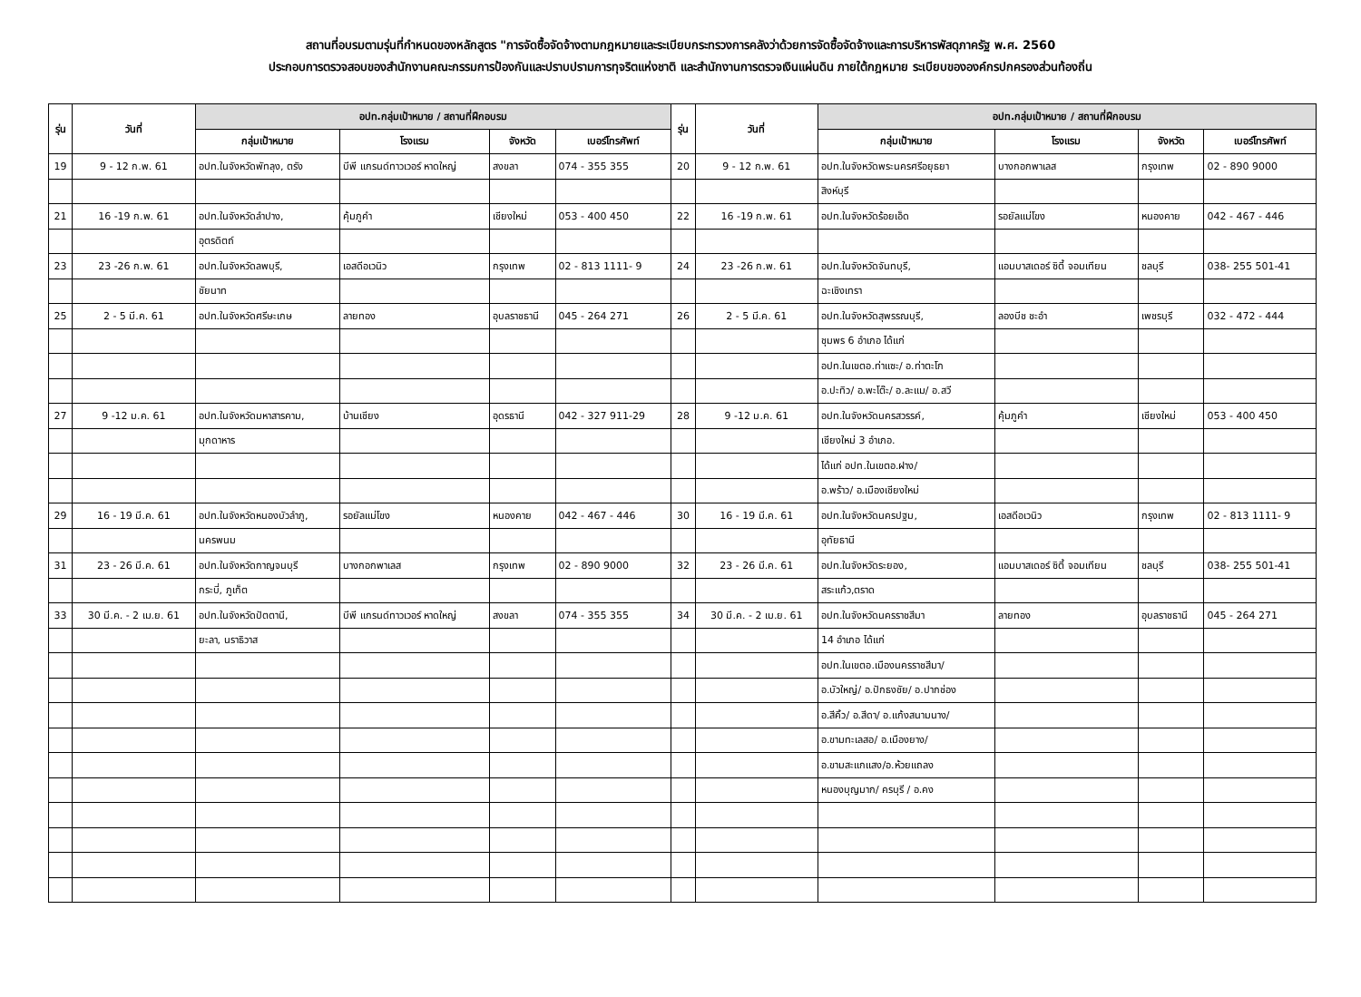สถานที่อบรมตามรุ่นที่กำหนดของหลักสูตร "การจัดซื้อจัดจ้างตามกฎหมายและระเบียบกระทรวงการคลังว่าด้วยการจัดซื้อจัดจ้างและการบริหารพัสดุภาครัฐ พ.ศ. 2560
ประกอบการตรวจสอบของสำนักงานคณะกรรมการป้องกันและปราบปรามการทุจริตแห่งชาติ และสำนักงานการตรวจเงินแผ่นดิน ภายใต้กฎหมาย ระเบียบขององค์กรปกครองส่วนท้องถิ่น
| รุ่น | วันที่ | อปท.กลุ่มเป้าหมาย / สถานที่ฝึกอบรม | | | | รุ่น | วันที่ | อปท.กลุ่มเป้าหมาย / สถานที่ฝึกอบรม | | | |
| --- | --- | --- | --- | --- | --- | --- | --- | --- | --- | --- | --- |
| | | กลุ่มเป้าหมาย | โรงแรม | จังหวัด | เบอร์โทรศัพท์ | | | กลุ่มเป้าหมาย | โรงแรม | จังหวัด | เบอร์โทรศัพท์ |
| 19 | 9 - 12 ก.พ. 61 | อปท.ในจังหวัดพัทลุง, ตรัง | บีพี แกรนด์ทาวเวอร์ หาดใหญ่ | สงขลา | 074 - 355 355 | 20 | 9 - 12 ก.พ. 61 | อปท.ในจังหวัดพระนครศรีอยุธยา | บางกอกพาเลส | กรุงเทพ | 02 - 890 9000 |
| | | | | | | | | สิงห์บุรี | | | |
| 21 | 16 -19 ก.พ. 61 | อปท.ในจังหวัดลำปาง, | คุ้มภูคำ | เชียงใหม่ | 053 - 400 450 | 22 | 16 -19 ก.พ. 61 | อปท.ในจังหวัดร้อยเอ็ด | รอยัลแม่โขง | หนองคาย | 042 - 467 - 446 |
| | | อุตรดิตถ์ | | | | | | | | | |
| 23 | 23 -26 ก.พ. 61 | อปท.ในจังหวัดลพบุรี, | เอสดีอเวนิว | กรุงเทพ | 02 - 813 1111- 9 | 24 | 23 -26 ก.พ. 61 | อปท.ในจังหวัดจันทบุรี, | แอมบาสเดอร์ ซิตี้ จอมเทียน | ชลบุรี | 038- 255 501-41 |
| | | ชัยนาท | | | | | | ฉะเชิงเทรา | | | |
| 25 | 2 - 5 มี.ค. 61 | อปท.ในจังหวัดศรีษะเกษ | ลายทอง | อุบลราชธานี | 045 - 264 271 | 26 | 2 - 5 มี.ค. 61 | อปท.ในจังหวัดสุพรรณบุรี, | ลองบีช ชะอำ | เพชรบุรี | 032 - 472 - 444 |
| | | | | | | | | ชุมพร 6 อำเภอ ได้แก่ | | | |
| | | | | | | | | อปท.ในเขตอ.ท่าแซะ/ อ.ท่าตะโก | | | |
| | | | | | | | | อ.ปะทิว/ อ.พะโต๊ะ/ อ.ละแม/ อ.สวี | | | |
| 27 | 9 -12 ม.ค. 61 | อปท.ในจังหวัดมหาสารคาม, | บ้านเชียง | อุดรธานี | 042 - 327 911-29 | 28 | 9 -12 ม.ค. 61 | อปท.ในจังหวัดนครสวรรค์, | คุ้มภูคำ | เชียงใหม่ | 053 - 400 450 |
| | | มุกดาหาร | | | | | | เชียงใหม่ 3 อำเภอ. | | | |
| | | | | | | | | ได้แก่ อปท.ในเขตอ.ฝาง/ | | | |
| | | | | | | | | อ.พร้าว/ อ.เมืองเชียงใหม่ | | | |
| 29 | 16 - 19 มี.ค. 61 | อปท.ในจังหวัดหนองบัวลำภู, | รอยัลแม่โขง | หนองคาย | 042 - 467 - 446 | 30 | 16 - 19 มี.ค. 61 | อปท.ในจังหวัดนครปฐม, | เอสดีอเวนิว | กรุงเทพ | 02 - 813 1111- 9 |
| | | นครพนม | | | | | | อุทัยธานี | | | |
| 31 | 23 - 26 มี.ค. 61 | อปท.ในจังหวัดกาญจนบุรี | บางกอกพาเลส | กรุงเทพ | 02 - 890 9000 | 32 | 23 - 26 มี.ค. 61 | อปท.ในจังหวัดระยอง, | แอมบาสเดอร์ ซิตี้ จอมเทียน | ชลบุรี | 038- 255 501-41 |
| | | กระบี่, ภูเก็ต | | | | | | สระแก้ว,ตราด | | | |
| 33 | 30 มี.ค. - 2 เม.ย. 61 | อปท.ในจังหวัดปัตตานี, | บีพี แกรนด์ทาวเวอร์ หาดใหญ่ | สงขลา | 074 - 355 355 | 34 | 30 มี.ค. - 2 เม.ย. 61 | อปท.ในจังหวัดนครราชสีมา | ลายทอง | อุบลราชธานี | 045 - 264 271 |
| | | ยะลา, นราธิวาส | | | | | | 14 อำเภอ ได้แก่ | | | |
| | | | | | | | | อปท.ในเขตอ.เมืองนครราชสีมา/ | | | |
| | | | | | | | | อ.บัวใหญ่/ อ.ปักธงชัย/ อ.ปากช่อง | | | |
| | | | | | | | | อ.สีคิ้ว/ อ.สีดา/ อ.แก้งสนามนาง/ | | | |
| | | | | | | | | อ.ขามทะเลสอ/ อ.เมืองยาง/ | | | |
| | | | | | | | | อ.ขามสะแกแสง/อ.ห้วยแถลง | | | |
| | | | | | | | | หนองบุญมาก/ ครบุรี / อ.คง | | | |